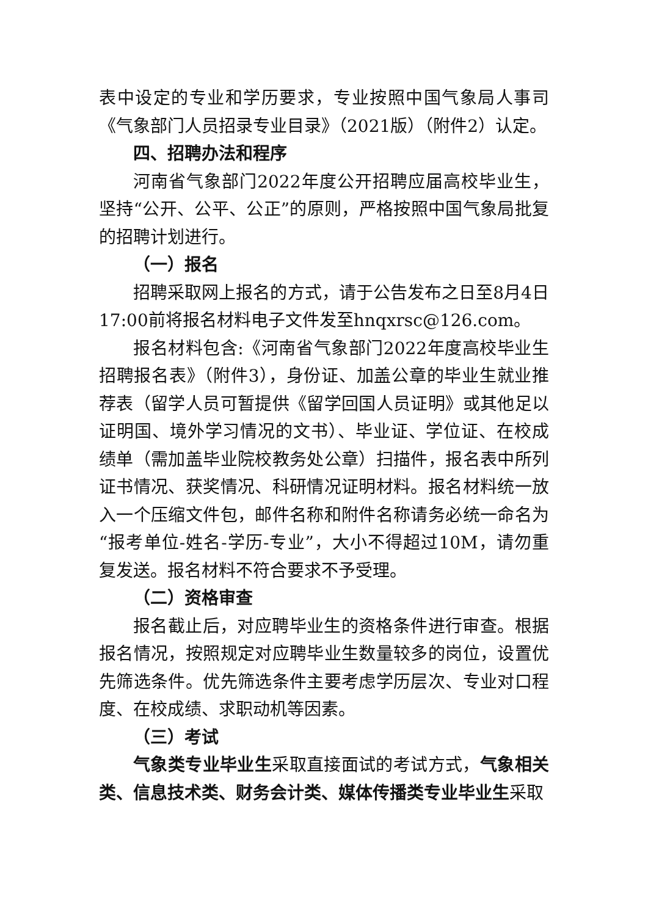表中设定的专业和学历要求，专业按照中国气象局人事司《气象部门人员招录专业目录》（2021版）（附件2）认定。
四、招聘办法和程序
河南省气象部门2022年度公开招聘应届高校毕业生，坚持“公开、公平、公正”的原则，严格按照中国气象局批复的招聘计划进行。
（一）报名
招聘采取网上报名的方式，请于公告发布之日至8月4日17:00前将报名材料电子文件发至hnqxrsc@126.com。
报名材料包含:《河南省气象部门2022年度高校毕业生招聘报名表》（附件3），身份证、加盖公章的毕业生就业推荐表（留学人员可暂提供《留学回国人员证明》或其他足以证明国、境外学习情况的文书）、毕业证、学位证、在校成绩单（需加盖毕业院校教务处公章）扫描件，报名表中所列证书情况、获奖情况、科研情况证明材料。报名材料统一放入一个压缩文件包，邮件名称和附件名称请务必统一命名为“报考单位-姓名-学历-专业”，大小不得超过10M，请勿重复发送。报名材料不符合要求不予受理。
（二）资格审查
报名截止后，对应聘毕业生的资格条件进行审查。根据报名情况，按照规定对应聘毕业生数量较多的岗位，设置优先筛选条件。优先筛选条件主要考虑学历层次、专业对口程度、在校成绩、求职动机等因素。
（三）考试
气象类专业毕业生采取直接面试的考试方式，气象相关类、信息技术类、财务会计类、媒体传播类专业毕业生采取